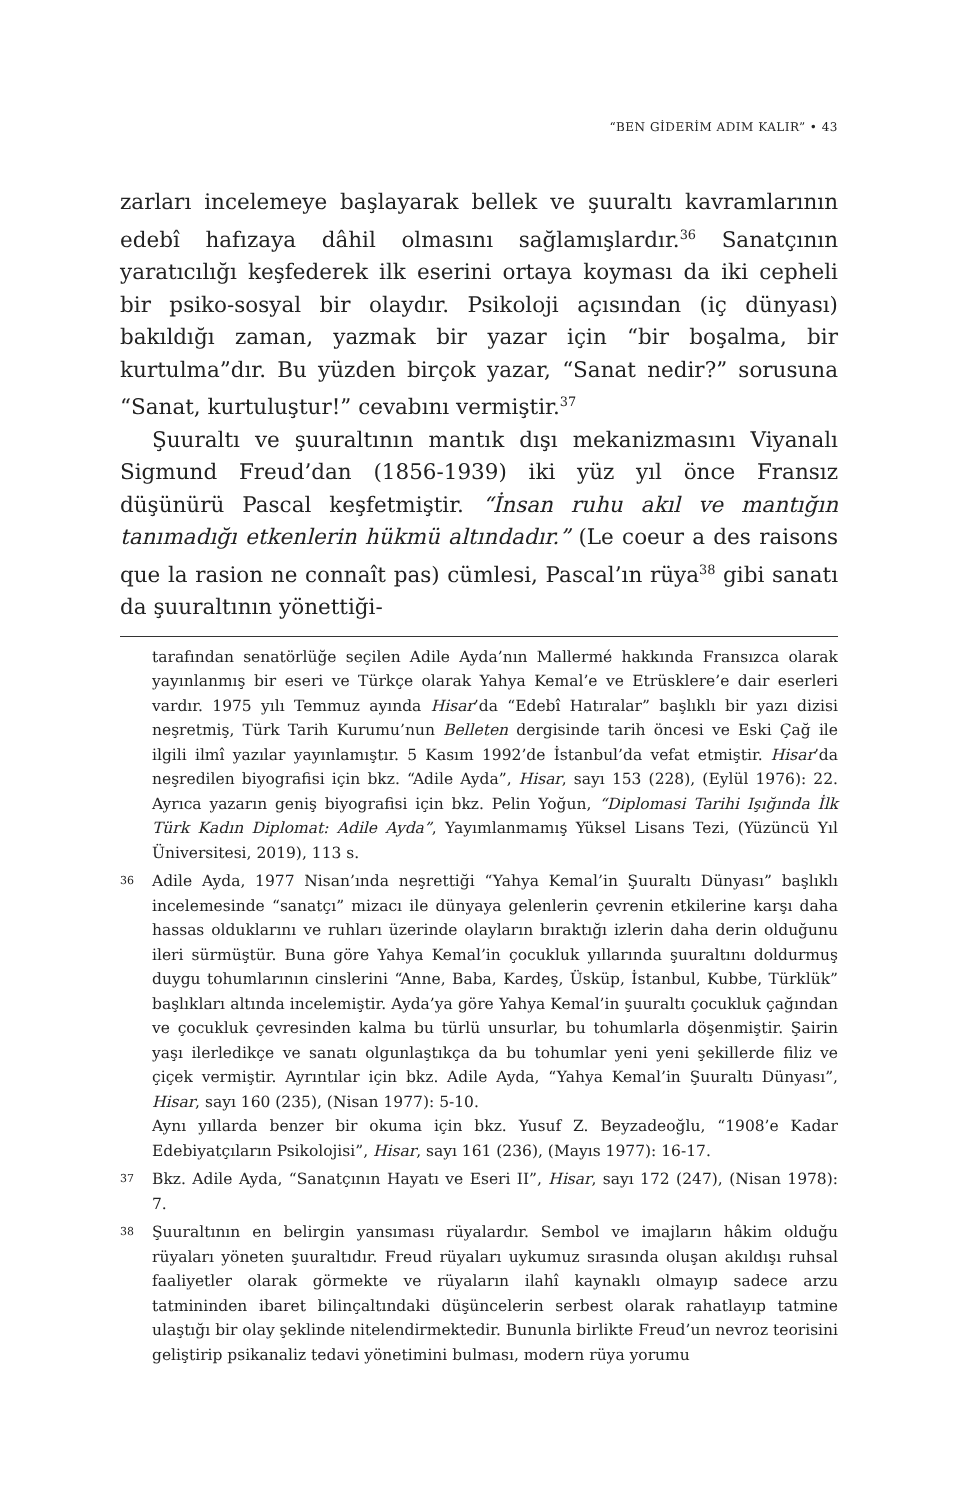“BEN GİDERİM ADIM KALIR” • 43
zarları incelemeye başlayarak bellek ve şuuraltı kavramlarının edebî hafızaya dâhil olmasını sağlamışlardır.<sup>36</sup> Sanatçının yaratıcılığı keşfederek ilk eserini ortaya koyması da iki cepheli bir psiko-sosyal bir olaydır. Psikoloji açısından (iç dünyası) bakıldığı zaman, yazmak bir yazar için “bir boşalma, bir kurtulma”dır. Bu yüzden birçok yazar, “Sanat nedir?” sorusuna “Sanat, kurtuluştur!” cevabını vermiştir.<sup>37</sup>
Şuuraltı ve şuuraltının mantık dışı mekanizmasını Viyanalı Sigmund Freud’dan (1856-1939) iki yüz yıl önce Fransız düşünürü Pascal keşfetmiştir. “İnsan ruhu akıl ve mantığın tanımadığı etkenlerin hükmü altındadır.” (Le coeur a des raisons que la rasion ne connaît pas) cümlesi, Pascal’ın rüya<sup>38</sup> gibi sanatı da şuuraltının yönettiği-
tarafından senatörlüğe seçilen Adile Ayda’nın Mallermé hakkında Fransızca olarak yayınlanmış bir eseri ve Türkçe olarak Yahya Kemal’e ve Etrüsklere’e dair eserleri vardır. 1975 yılı Temmuz ayında Hisar’da “Edebî Hatıralar” başlıklı bir yazı dizisi neşretmiş, Türk Tarih Kurumu’nun Belleten dergisinde tarih öncesi ve Eski Çağ ile ilgili ilmî yazılar yayınlamıştır. 5 Kasım 1992’de İstanbul’da vefat etmiştir. Hisar’da neşredilen biyografisi için bkz. “Adile Ayda”, Hisar, sayı 153 (228), (Eylül 1976): 22. Ayrıca yazarın geniş biyografisi için bkz. Pelin Yoğun, “Diplomasi Tarihi Işığında İlk Türk Kadın Diplomat: Adile Ayda”, Yayımlanmamış Yüksel Lisans Tezi, (Yüzüncü Yıl Üniversitesi, 2019), 113 s.
36 Adile Ayda, 1977 Nisan’ında neşrettiği “Yahya Kemal’in Şuuraltı Dünyası” başlıklı incelemesinde “sanatçı” mizacı ile dünyaya gelenlerin çevrenin etkilerine karşı daha hassas olduklarını ve ruhları üzerinde olayların bıraktığı izlerin daha derin olduğunu ileri sürmüştür. Buna göre Yahya Kemal’in çocukluk yıllarında şuuraltını doldurmuş duygu tohumlarının cinslerini “Anne, Baba, Kardeş, Üsküp, İstanbul, Kubbe, Türklük” başlıkları altında incelemiştir. Ayda’ya göre Yahya Kemal’in şuuraltı çocukluk çağından ve çocukluk çevresinden kalma bu türlü unsurlar, bu tohumlarla döşenmiştir. Şairin yaşı ilerledikçe ve sanatı olgunlaştıkça da bu tohumlar yeni yeni şekillerde filiz ve çiçek vermiştir. Ayrıntılar için bkz. Adile Ayda, “Yahya Kemal’in Şuuraltı Dünyası”, Hisar, sayı 160 (235), (Nisan 1977): 5-10.
Aynı yıllarda benzer bir okuma için bkz. Yusuf Z. Beyzadeoğlu, “1908’e Kadar Edebiyatçıların Psikolojisi”, Hisar, sayı 161 (236), (Mayıs 1977): 16-17.
37 Bkz. Adile Ayda, “Sanatçının Hayatı ve Eseri II”, Hisar, sayı 172 (247), (Nisan 1978): 7.
38 Şuuraltının en belirgin yansıması rüyalardır. Sembol ve imajların hâkim olduğu rüyaları yöneten şuuraltıdır. Freud rüyaları uykumuz sırasında oluşan akıldışı ruhsal faaliyetler olarak görmekte ve rüyaların ilahî kaynaklı olmayıp sadece arzu tatmininden ibaret bilinçaltındaki düşüncelerin serbest olarak rahatlayıp tatmine ulaştığı bir olay şeklinde nitelendirmektedir. Bununla birlikte Freud’un nevroz teorisini geliştirip psikanaliz tedavi yönetimini bulması, modern rüya yorumu